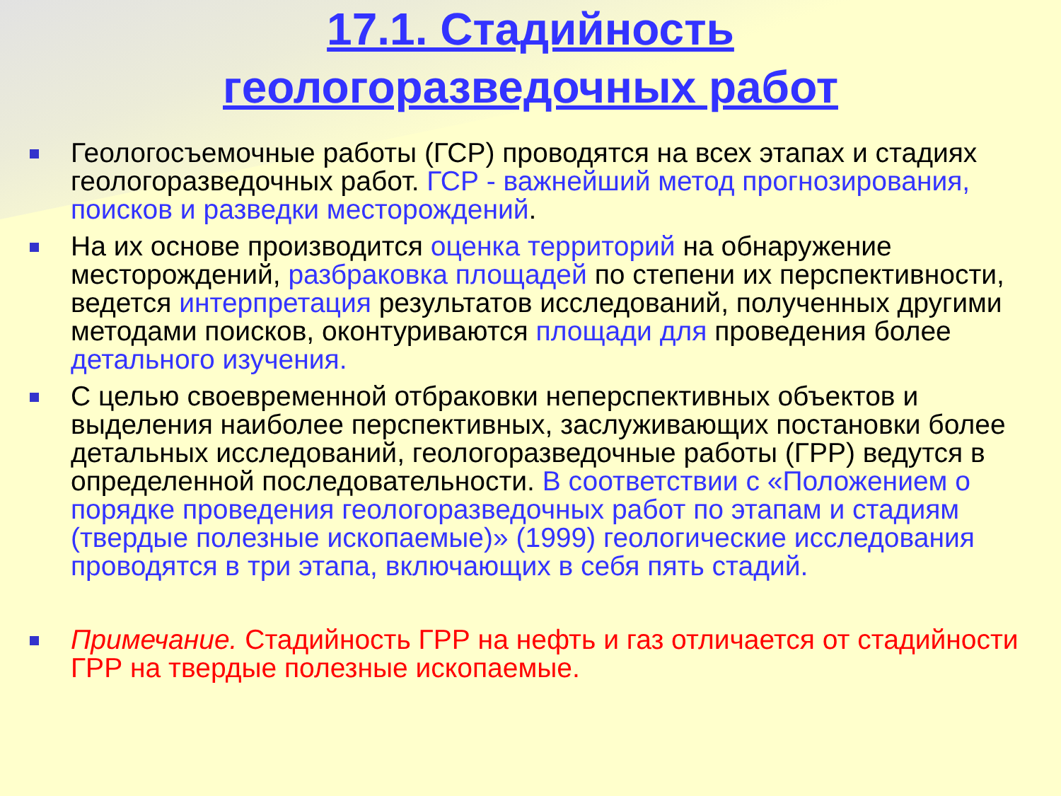17.1. Стадийность
геологоразведочных работ
Геологосъемочные работы (ГСР) проводятся на всех этапах и стадиях геологоразведочных работ. ГСР - важнейший метод прогнозирования, поисков и разведки месторождений.
На их основе производится оценка территорий на обнаружение месторождений, разбраковка площадей по степени их перспективности, ведется интерпретация результатов исследований, полученных другими методами поисков, оконтуриваются площади для проведения более детального изучения.
С целью своевременной отбраковки неперспективных объектов и выделения наиболее перспективных, заслуживающих постановки более детальных исследований, геологоразведочные работы (ГРР) ведутся в определенной последовательности. В соответствии с «Положением о порядке проведения геологоразведочных работ по этапам и стадиям (твердые полезные ископаемые)» (1999) геологические исследования проводятся в три этапа, включающих в себя пять стадий.
Примечание. Стадийность ГРР на нефть и газ отличается от стадийности ГРР на твердые полезные ископаемые.